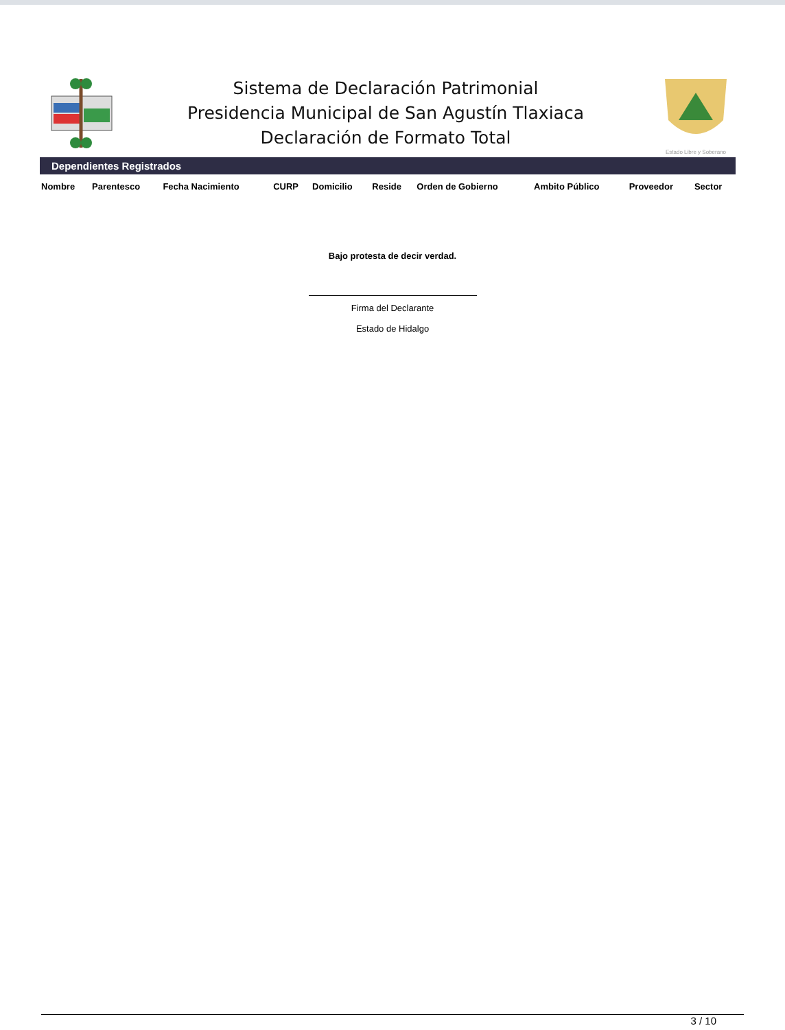Sistema de Declaración Patrimonial
Presidencia Municipal de San Agustín Tlaxiaca
Declaración de Formato Total
Estado Libre y Soberano
Dependientes Registrados
| Nombre | Parentesco | Fecha Nacimiento | CURP | Domicilio | Reside | Orden de Gobierno | Ambito Público | Proveedor | Sector |
| --- | --- | --- | --- | --- | --- | --- | --- | --- | --- |
Bajo protesta de decir verdad.
Firma del Declarante
Estado de Hidalgo
3 / 10